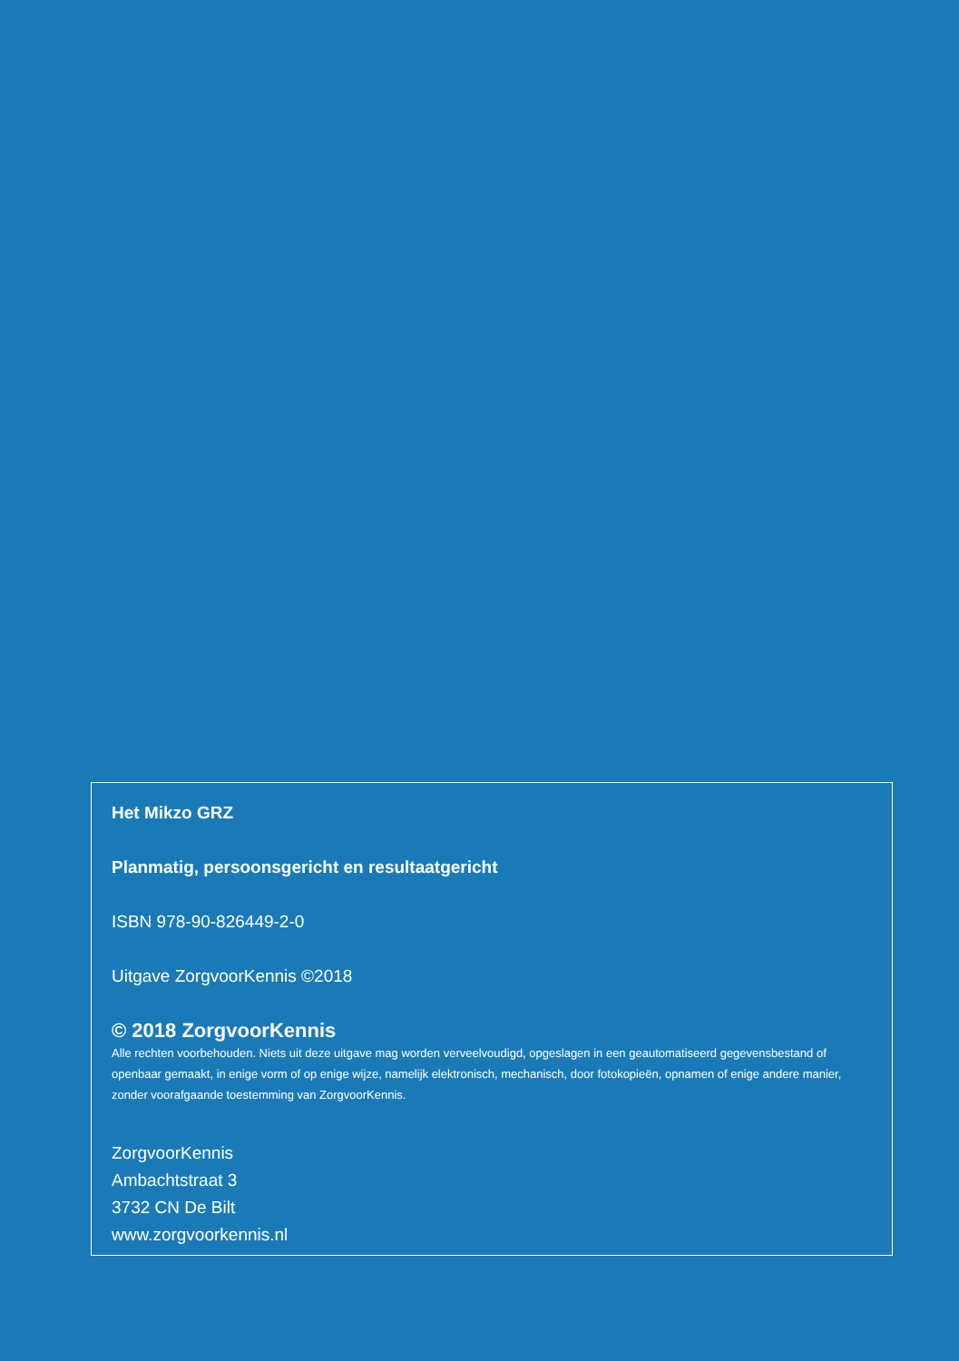Het Mikzo GRZ
Planmatig, persoonsgericht en resultaatgericht
ISBN 978-90-826449-2-0
Uitgave ZorgvoorKennis ©2018
© 2018 ZorgvoorKennis
Alle rechten voorbehouden. Niets uit deze uitgave mag worden verveelvoudigd, opgeslagen in een geautomatiseerd gegevensbestand of openbaar gemaakt, in enige vorm of op enige wijze, namelijk elektronisch, mechanisch, door fotokopieën, opnamen of enige andere manier, zonder voorafgaande toestemming van ZorgvoorKennis.
ZorgvoorKennis
Ambachtstraat 3
3732 CN De Bilt
www.zorgvoorkennis.nl